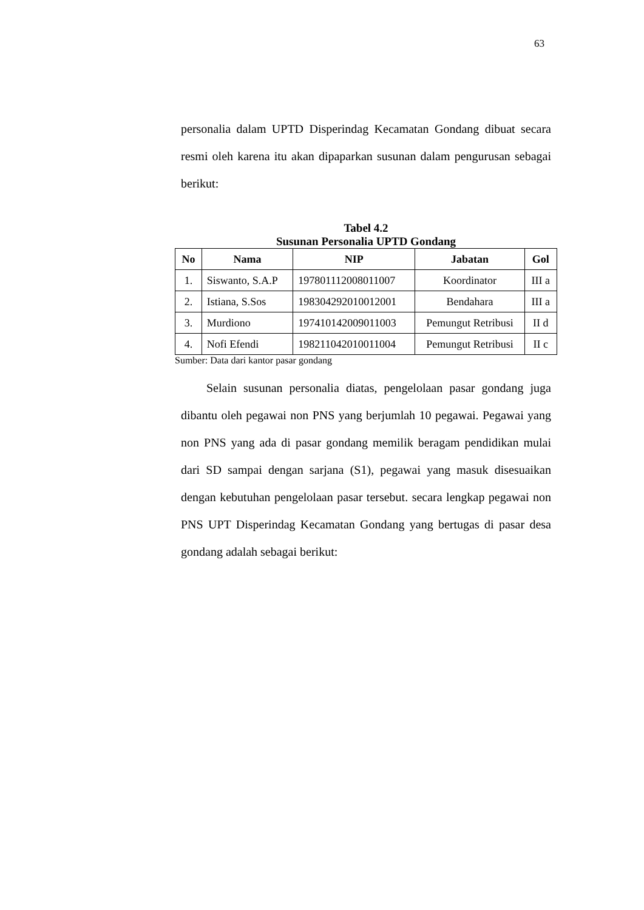63
personalia dalam UPTD Disperindag Kecamatan Gondang dibuat secara resmi oleh karena itu akan dipaparkan susunan dalam pengurusan sebagai berikut:
Tabel 4.2
Susunan Personalia UPTD Gondang
| No | Nama | NIP | Jabatan | Gol |
| --- | --- | --- | --- | --- |
| 1. | Siswanto, S.A.P | 197801112008011007 | Koordinator | III a |
| 2. | Istiana, S.Sos | 198304292010012001 | Bendahara | III a |
| 3. | Murdiono | 197410142009011003 | Pemungut Retribusi | II d |
| 4. | Nofi Efendi | 198211042010011004 | Pemungut Retribusi | II c |
Sumber: Data dari kantor pasar gondang
Selain susunan personalia diatas, pengelolaan pasar gondang juga dibantu oleh pegawai non PNS yang berjumlah 10 pegawai. Pegawai yang non PNS yang ada di pasar gondang memilik beragam pendidikan mulai dari SD sampai dengan sarjana (S1), pegawai yang masuk disesuaikan dengan kebutuhan pengelolaan pasar tersebut. secara lengkap pegawai non PNS UPT Disperindag Kecamatan Gondang yang bertugas di pasar desa gondang adalah sebagai berikut: